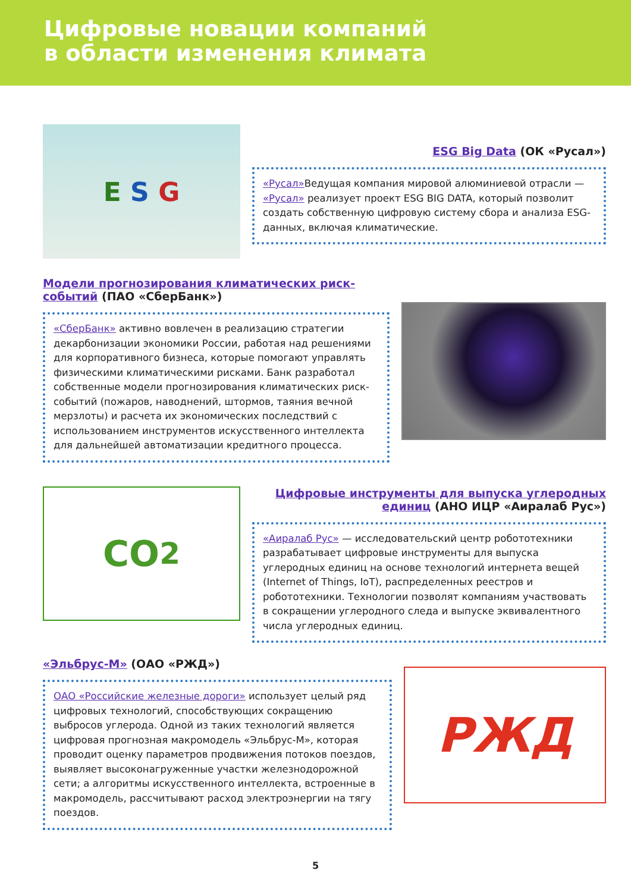Цифровые новации компаний
в области изменения климата
E S G
ESG Big Data (ОК «Русал»)
«Русал»Ведущая компания мировой алюминиевой отрасли — «Русал» реализует проект ESG BIG DATA, который позволит создать собственную цифровую систему сбора и анализа ESG-данных, включая климатические.
Модели прогнозирования климатических риск-событий (ПАО «СберБанк»)
«СберБанк» активно вовлечен в реализацию стратегии декарбонизации экономики России, работая над решениями для корпоративного бизнеса, которые помогают управлять физическими климатическими рисками. Банк разработал собственные модели прогнозирования климатических риск-событий (пожаров, наводнений, штормов, таяния вечной мерзлоты) и расчета их экономических последствий с использованием инструментов искусственного интеллекта для дальнейшей автоматизации кредитного процесса.
CO<sub>2</sub>
Цифровые инструменты для выпуска углеродных единиц (АНО ИЦР «Аиралаб Рус»)
«Аиралаб Рус» — исследовательский центр робототехники разрабатывает цифровые инструменты для выпуска углеродных единиц на основе технологий интернета вещей (Internet of Things, IoT), распределенных реестров и робототехники. Технологии позволят компаниям участвовать в сокращении углеродного следа и выпуске эквивалентного числа углеродных единиц.
«Эльбрус-М» (ОАО «РЖД»)
ОАО «Российские железные дороги» использует целый ряд цифровых технологий, способствующих сокращению выбросов углерода. Одной из таких технологий является цифровая прогнозная макромодель «Эльбрус-М», которая проводит оценку параметров продвижения потоков поездов, выявляет высоконагруженные участки железнодорожной сети; а алгоритмы искусственного интеллекта, встроенные в макромодель, рассчитывают расход электроэнергии на тягу поездов.
РЖД
5